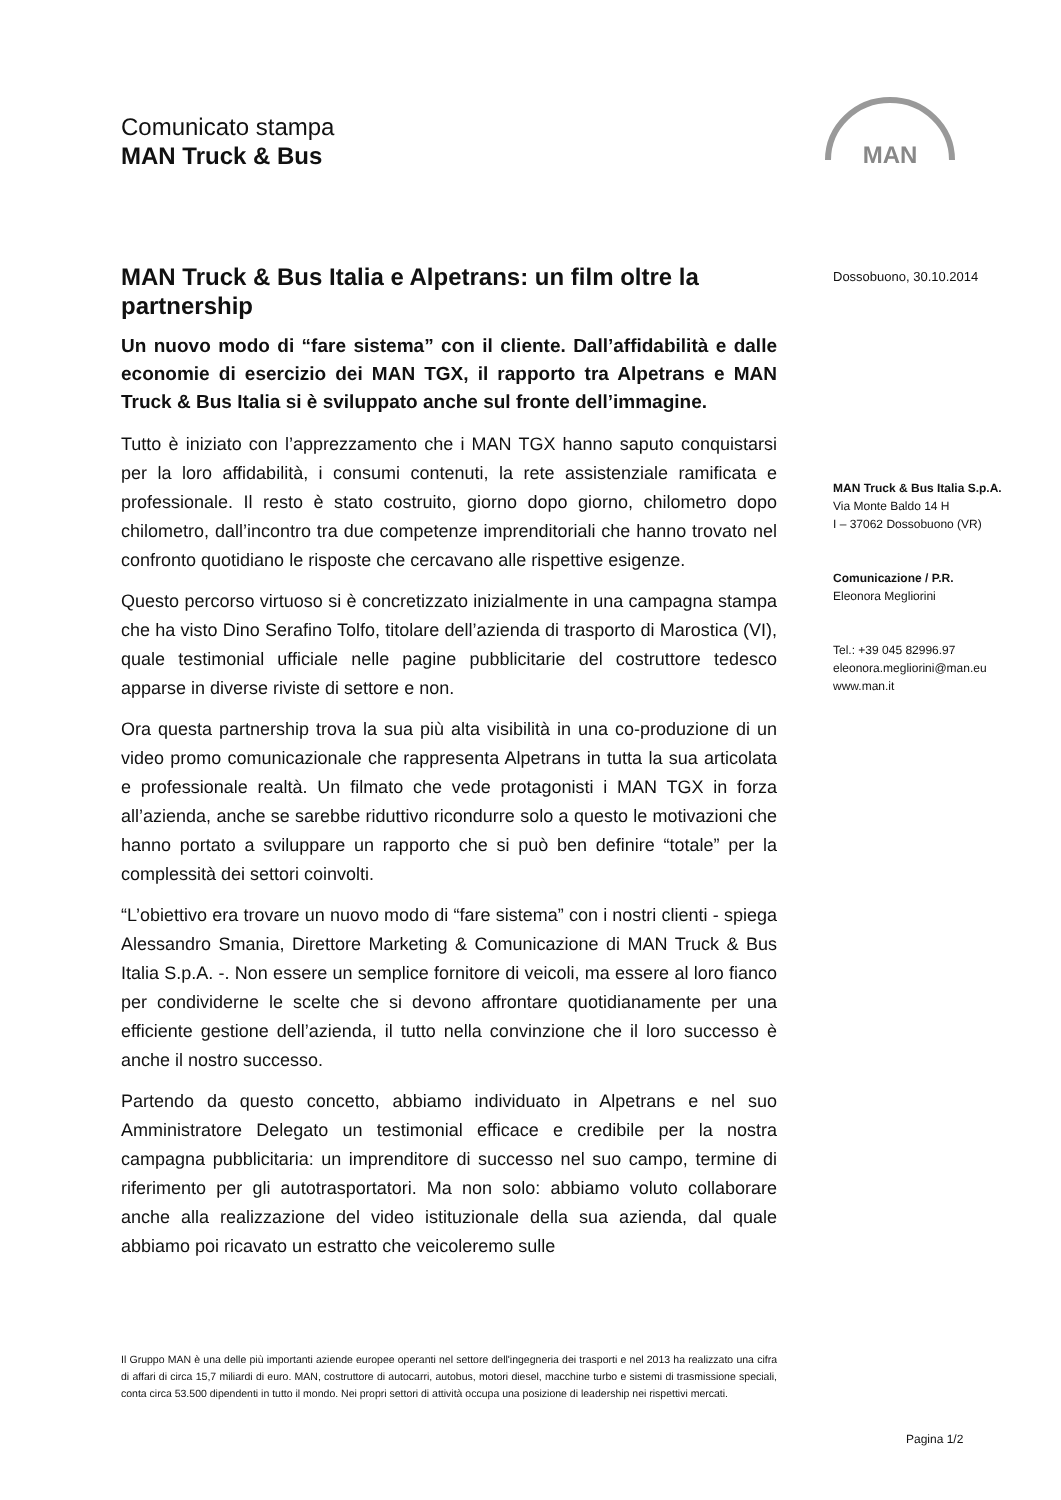Comunicato stampa
MAN Truck & Bus
MAN
MAN Truck & Bus Italia e Alpetrans: un film oltre la partnership
Un nuovo modo di “fare sistema” con il cliente. Dall’affidabilità e dalle economie di esercizio dei MAN TGX, il rapporto tra Alpetrans e MAN Truck & Bus Italia si è sviluppato anche sul fronte dell’immagine.
Tutto è iniziato con l’apprezzamento che i MAN TGX hanno saputo conquistarsi per la loro affidabilità, i consumi contenuti, la rete assistenziale ramificata e professionale. Il resto è stato costruito, giorno dopo giorno, chilometro dopo chilometro, dall’incontro tra due competenze imprenditoriali che hanno trovato nel confronto quotidiano le risposte che cercavano alle rispettive esigenze.
Questo percorso virtuoso si è concretizzato inizialmente in una campagna stampa che ha visto Dino Serafino Tolfo, titolare dell’azienda di trasporto di Marostica (VI), quale testimonial ufficiale nelle pagine pubblicitarie del costruttore tedesco apparse in diverse riviste di settore e non.
Ora questa partnership trova la sua più alta visibilità in una co-produzione di un video promo comunicazionale che rappresenta Alpetrans in tutta la sua articolata e professionale realtà. Un filmato che vede protagonisti i MAN TGX in forza all’azienda, anche se sarebbe riduttivo ricondurre solo a questo le motivazioni che hanno portato a sviluppare un rapporto che si può ben definire “totale” per la complessità dei settori coinvolti.
“L’obiettivo era trovare un nuovo modo di “fare sistema” con i nostri clienti - spiega Alessandro Smania, Direttore Marketing & Comunicazione di MAN Truck & Bus Italia S.p.A. -. Non essere un semplice fornitore di veicoli, ma essere al loro fianco per condividerne le scelte che si devono affrontare quotidianamente per una efficiente gestione dell’azienda, il tutto nella convinzione che il loro successo è anche il nostro successo.
Partendo da questo concetto, abbiamo individuato in Alpetrans e nel suo Amministratore Delegato un testimonial efficace e credibile per la nostra campagna pubblicitaria: un imprenditore di successo nel suo campo, termine di riferimento per gli autotrasportatori. Ma non solo: abbiamo voluto collaborare anche alla realizzazione del video istituzionale della sua azienda, dal quale abbiamo poi ricavato un estratto che veicoleremo sulle
Dossobuono, 30.10.2014
MAN Truck & Bus Italia S.p.A.
Via Monte Baldo 14 H
I – 37062 Dossobuono (VR)
Comunicazione / P.R.
Eleonora Megliorini
Tel.: +39 045 82996.97
eleonora.megliorini@man.eu
www.man.it
Il Gruppo MAN è una delle più importanti aziende europee operanti nel settore dell'ingegneria dei trasporti e nel 2013 ha realizzato una cifra di affari di circa 15,7 miliardi di euro. MAN, costruttore di autocarri, autobus, motori diesel, macchine turbo e sistemi di trasmissione speciali, conta circa 53.500 dipendenti in tutto il mondo. Nei propri settori di attività occupa una posizione di leadership nei rispettivi mercati.
Pagina 1/2